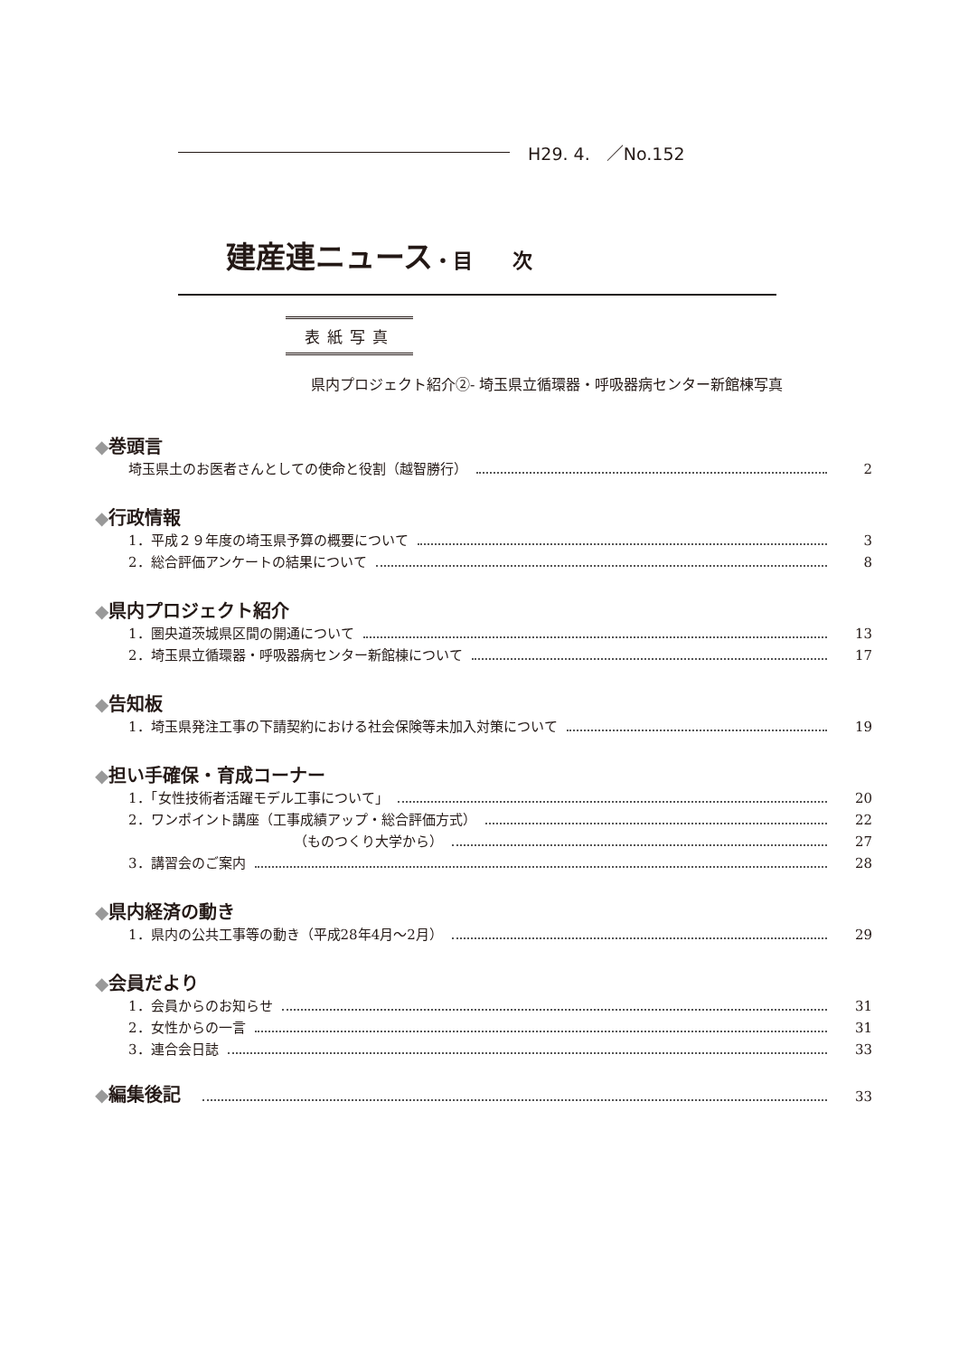H29. 4. ／No.152
建産連ニュース・目　　次
表紙写真
県内プロジェクト紹介②- 埼玉県立循環器・呼吸器病センター新館棟写真
◆巻頭言
埼玉県土のお医者さんとしての使命と役割（越智勝行） 2
◆行政情報
1．平成２９年度の埼玉県予算の概要について 3
2．総合評価アンケートの結果について 8
◆県内プロジェクト紹介
1．圏央道茨城県区間の開通について 13
2．埼玉県立循環器・呼吸器病センター新館棟について 17
◆告知板
1．埼玉県発注工事の下請契約における社会保険等未加入対策について 19
◆担い手確保・育成コーナー
1．「女性技術者活躍モデル工事について」 20
2．ワンポイント講座（工事成績アップ・総合評価方式） 22
（ものつくり大学から） 27
3．講習会のご案内 28
◆県内経済の動き
1．県内の公共工事等の動き（平成28年4月～2月） 29
◆会員だより
1．会員からのお知らせ 31
2．女性からの一言 31
3．連合会日誌 33
◆編集後記 33